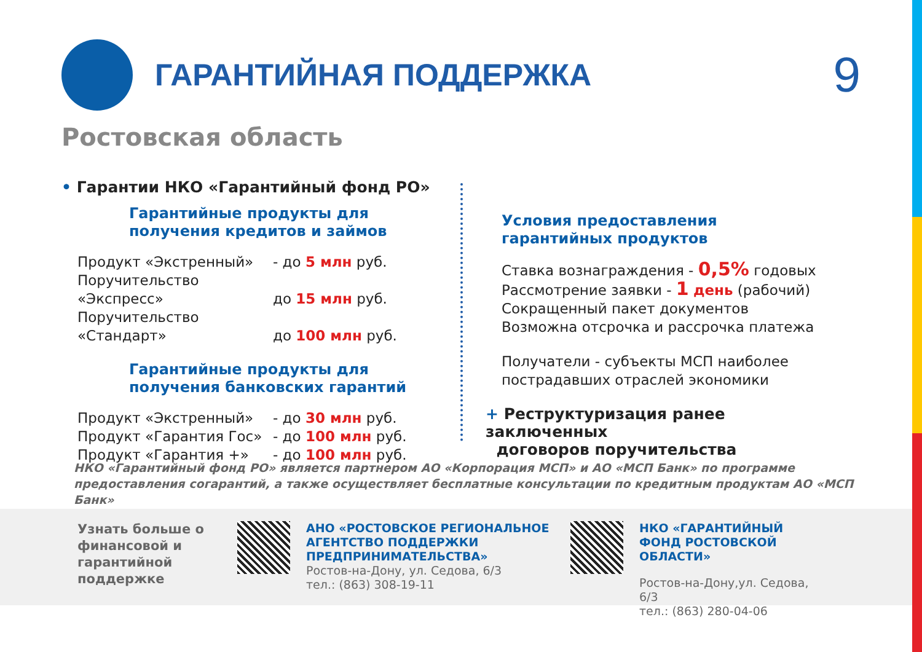ГАРАНТИЙНАЯ ПОДДЕРЖКА
9
Ростовская область
• Гарантии НКО «Гарантийный фонд РО»
Гарантийные продукты для
получения кредитов и займов
Продукт «Экстренный» - до 5 млн руб.
Поручительство «Экспресс» до 15 млн руб.
Поручительство «Стандарт» до 100 млн руб.
Гарантийные продукты для
получения банковских гарантий
Продукт «Экстренный» - до 30 млн руб.
Продукт «Гарантия Гос» - до 100 млн руб.
Продукт «Гарантия +» - до 100 млн руб.
Условия предоставления
гарантийных продуктов
Ставка вознаграждения - 0,5% годовых
Рассмотрение заявки - 1 день (рабочий)
Сокращенный пакет документов
Возможна отсрочка и рассрочка платежа
Получатели - субъекты МСП наиболее
пострадавших отраслей экономики
+ Реструктуризация ранее заключенных
договоров поручительства
НКО «Гарантийный фонд РО» является партнером АО «Корпорация МСП» и АО «МСП Банк» по программе предоставления согарантий, а также осуществляет бесплатные консультации по кредитным продуктам АО «МСП Банк»
Узнать больше о финансовой и гарантийной поддержке
АНО «РОСТОВСКОЕ РЕГИОНАЛЬНОЕ АГЕНТСТВО ПОДДЕРЖКИ ПРЕДПРИНИМАТЕЛЬСТВА»
Ростов-на-Дону, ул. Седова, 6/3
тел.: (863) 308-19-11
НКО «ГАРАНТИЙНЫЙ ФОНД РОСТОВСКОЙ ОБЛАСТИ»
Ростов-на-Дону,ул. Седова, 6/3
тел.: (863) 280-04-06